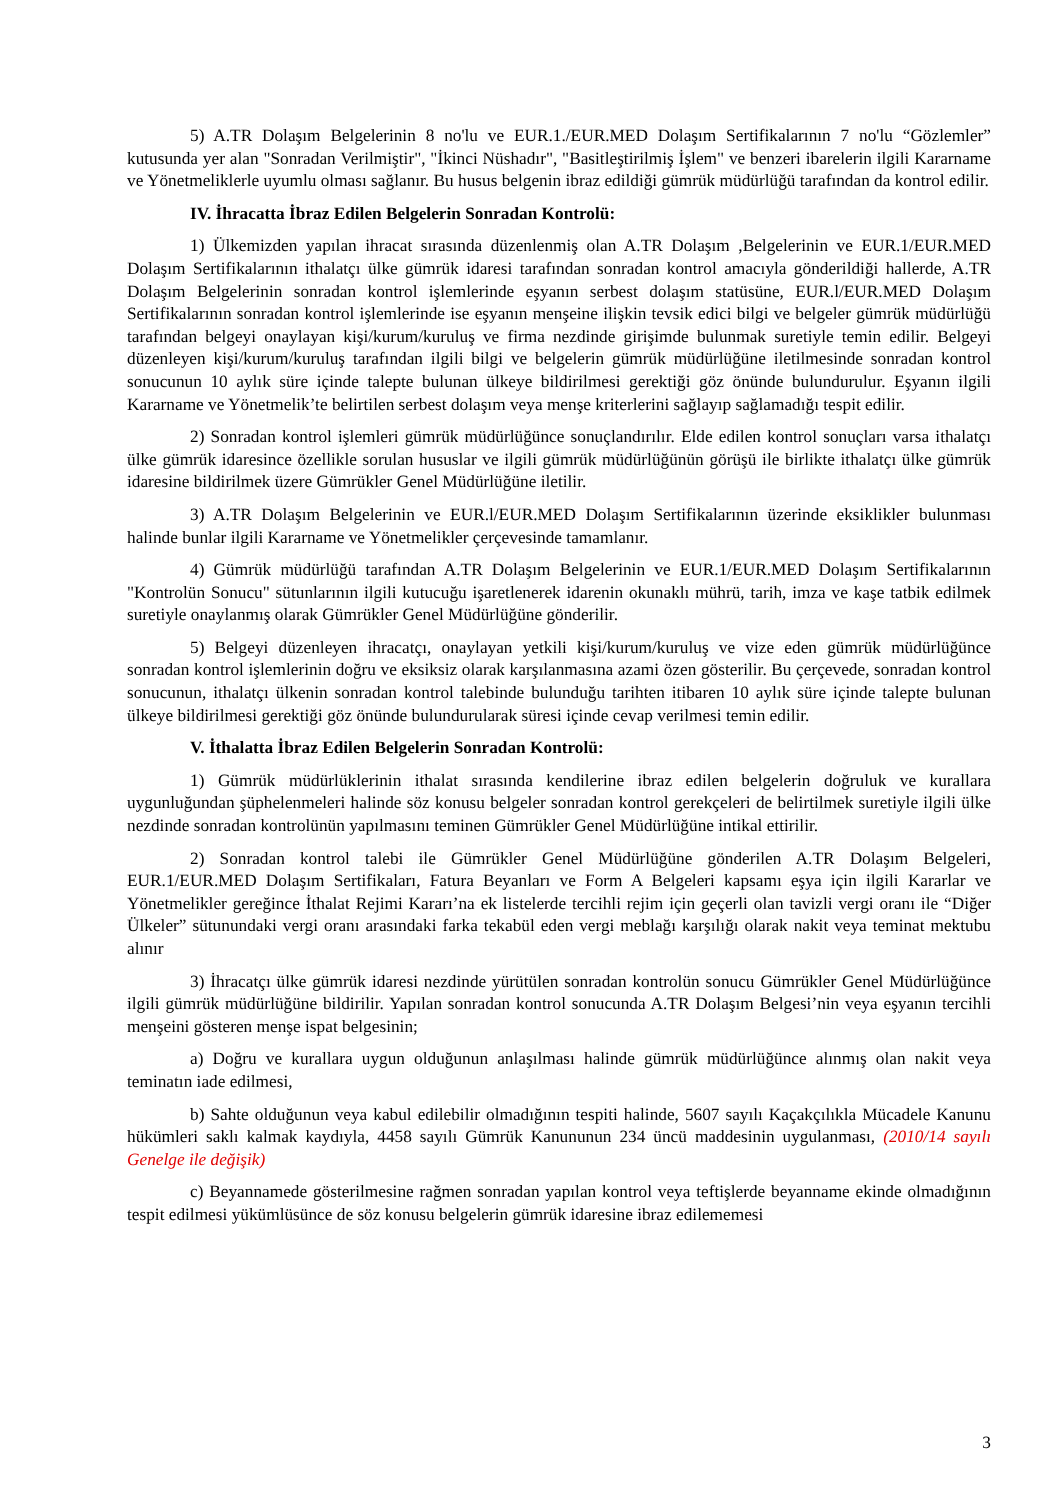5) A.TR Dolaşım Belgelerinin 8 no'lu ve EUR.1./EUR.MED Dolaşım Sertifikalarının 7 no'lu “Gözlemler” kutusunda yer alan "Sonradan Verilmiştir", "İkinci Nüshadır", "Basitleştirilmiş İşlem" ve benzeri ibarelerin ilgili Kararname ve Yönetmeliklerle uyumlu olması sağlanır. Bu husus belgenin ibraz edildiği gümrük müdürlüğü tarafından da kontrol edilir.
IV. İhracatta İbraz Edilen Belgelerin Sonradan Kontrolü:
1) Ülkemizden yapılan ihracat sırasında düzenlenmiş olan A.TR Dolaşım ,Belgelerinin ve EUR.1/EUR.MED Dolaşım Sertifikalarının ithalatçı ülke gümrük idaresi tarafından sonradan kontrol amacıyla gönderildiği hallerde, A.TR Dolaşım Belgelerinin sonradan kontrol işlemlerinde eşyanın serbest dolaşım statüsüne, EUR.l/EUR.MED Dolaşım Sertifikalarının sonradan kontrol işlemlerinde ise eşyanın menşeine ilişkin tevsik edici bilgi ve belgeler gümrük müdürlüğü tarafından belgeyi onaylayan kişi/kurum/kuruluş ve firma nezdinde girişimde bulunmak suretiyle temin edilir. Belgeyi düzenleyen kişi/kurum/kuruluş tarafından ilgili bilgi ve belgelerin gümrük müdürlüğüne iletilmesinde sonradan kontrol sonucunun 10 aylık süre içinde talepte bulunan ülkeye bildirilmesi gerektiği göz önünde bulundurulur. Eşyanın ilgili Kararname ve Yönetmelik’te belirtilen serbest dolaşım veya menşe kriterlerini sağlayıp sağlamadığı tespit edilir.
2) Sonradan kontrol işlemleri gümrük müdürlüğünce sonuçlandırılır. Elde edilen kontrol sonuçları varsa ithalatçı ülke gümrük idaresince özellikle sorulan hususlar ve ilgili gümrük müdürlüğünün görüşü ile birlikte ithalatçı ülke gümrük idaresine bildirilmek üzere Gümrükler Genel Müdürlüğüne iletilir.
3) A.TR Dolaşım Belgelerinin ve EUR.l/EUR.MED Dolaşım Sertifikalarının üzerinde eksiklikler bulunması halinde bunlar ilgili Kararname ve Yönetmelikler çerçevesinde tamamlanır.
4) Gümrük müdürlüğü tarafından A.TR Dolaşım Belgelerinin ve EUR.1/EUR.MED Dolaşım Sertifikalarının "Kontrolün Sonucu" sütunlarının ilgili kutucuğu işaretlenerek idarenin okunaklı mührü, tarih, imza ve kaşe tatbik edilmek suretiyle onaylanmış olarak Gümrükler Genel Müdürlüğüne gönderilir.
5) Belgeyi düzenleyen ihracatçı, onaylayan yetkili kişi/kurum/kuruluş ve vize eden gümrük müdürlüğünce sonradan kontrol işlemlerinin doğru ve eksiksiz olarak karşılanmasına azami özen gösterilir. Bu çerçevede, sonradan kontrol sonucunun, ithalatçı ülkenin sonradan kontrol talebinde bulunduğu tarihten itibaren 10 aylık süre içinde talepte bulunan ülkeye bildirilmesi gerektiği göz önünde bulundurularak süresi içinde cevap verilmesi temin edilir.
V. İthalatta İbraz Edilen Belgelerin Sonradan Kontrolü:
1) Gümrük müdürlüklerinin ithalat sırasında kendilerine ibraz edilen belgelerin doğruluk ve kurallara uygunluğundan şüphelenmeleri halinde söz konusu belgeler sonradan kontrol gerekçeleri de belirtilmek suretiyle ilgili ülke nezdinde sonradan kontrolünün yapılmasını teminen Gümrükler Genel Müdürlüğüne intikal ettirilir.
2) Sonradan kontrol talebi ile Gümrükler Genel Müdürlüğüne gönderilen A.TR Dolaşım Belgeleri, EUR.1/EUR.MED Dolaşım Sertifikaları, Fatura Beyanları ve Form A Belgeleri kapsamı eşya için ilgili Kararlar ve Yönetmelikler gereğince İthalat Rejimi Kararı’na ek listelerde tercihli rejim için geçerli olan tavizli vergi oranı ile “Diğer Ülkeler” sütunundaki vergi oranı arasındaki farka tekabül eden vergi meblağı karşılığı olarak nakit veya teminat mektubu alınır
3) İhracatçı ülke gümrük idaresi nezdinde yürütülen sonradan kontrolün sonucu Gümrükler Genel Müdürlüğünce ilgili gümrük müdürlüğüne bildirilir. Yapılan sonradan kontrol sonucunda A.TR Dolaşım Belgesi’nin veya eşyanın tercihli menşeini gösteren menşe ispat belgesinin;
a) Doğru ve kurallara uygun olduğunun anlaşılması halinde gümrük müdürlüğünce alınmış olan nakit veya teminatın iade edilmesi,
b) Sahte olduğunun veya kabul edilebilir olmadığının tespiti halinde, 5607 sayılı Kaçakçılıkla Mücadele Kanunu hükümleri saklı kalmak kaydıyla, 4458 sayılı Gümrük Kanununun 234 üncü maddesinin uygulanması, (2010/14 sayılı Genelge ile değişik)
c) Beyannamede gösterilmesine rağmen sonradan yapılan kontrol veya teftişlerde beyanname ekinde olmadığının tespit edilmesi yükümlüsünce de söz konusu belgelerin gümrük idaresine ibraz edilememesi
3